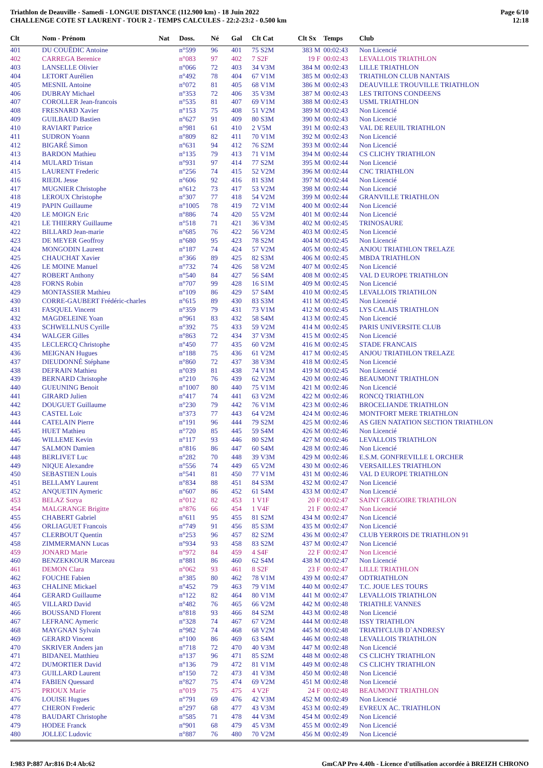Triathlon de Deauville - Samedi - LONGUE DISTANCE (112.900 km) - 18 Juin 2022
CHALLENGE COTE ST LAURENT - TOUR 2 - TEMPS CALCULES - 22:2-23:2 - 0.500 km
Page 6/10
12:18
| Clt | Nom - Prénom | Nat | Doss. | Né | Gal | Clt Cat | Clt Sx | Temps | Club |
| --- | --- | --- | --- | --- | --- | --- | --- | --- | --- |
| 401 | DU COUËDIC Antoine | | n°599 | 96 | 401 | 75 S2M | 383 M | 00:02:43 | Non Licencié |
| 402 | CARREGA Berenice | | n°083 | 97 | 402 | 7 S2F | 19 F | 00:02:43 | LEVALLOIS TRIATHLON |
| 403 | LANSELLE Olivier | | n°066 | 72 | 403 | 34 V3M | 384 M | 00:02:43 | LILLE TRIATHLON |
| 404 | LETORT Aurélien | | n°492 | 78 | 404 | 67 V1M | 385 M | 00:02:43 | TRIATHLON CLUB NANTAIS |
| 405 | MESNIL Antoine | | n°072 | 81 | 405 | 68 V1M | 386 M | 00:02:43 | DEAUVILLE TROUVILLE TRIATHLON |
| 406 | DUBRAY Michael | | n°353 | 72 | 406 | 35 V3M | 387 M | 00:02:43 | LES TRITONS CONDEENS |
| 407 | COROLLER Jean-francois | | n°535 | 81 | 407 | 69 V1M | 388 M | 00:02:43 | USML TRIATHLON |
| 408 | FRESNARD Xavier | | n°153 | 75 | 408 | 51 V2M | 389 M | 00:02:43 | Non Licencié |
| 409 | GUILBAUD Bastien | | n°627 | 91 | 409 | 80 S3M | 390 M | 00:02:43 | Non Licencié |
| 410 | RAVIART Patrice | | n°981 | 61 | 410 | 2 V5M | 391 M | 00:02:43 | VAL DE REUIL TRIATHLON |
| 411 | SUDRON Yoann | | n°809 | 82 | 411 | 70 V1M | 392 M | 00:02:43 | Non Licencié |
| 412 | BIGARÉ Simon | | n°631 | 94 | 412 | 76 S2M | 393 M | 00:02:44 | Non Licencié |
| 413 | BARDON Mathieu | | n°135 | 79 | 413 | 71 V1M | 394 M | 00:02:44 | CS CLICHY TRIATHLON |
| 414 | MULARD Tristan | | n°931 | 97 | 414 | 77 S2M | 395 M | 00:02:44 | Non Licencié |
| 415 | LAURENT Frederic | | n°256 | 74 | 415 | 52 V2M | 396 M | 00:02:44 | CNC TRIATHLON |
| 416 | RIEDL Jesse | | n°606 | 92 | 416 | 81 S3M | 397 M | 00:02:44 | Non Licencié |
| 417 | MUGNIER Christophe | | n°612 | 73 | 417 | 53 V2M | 398 M | 00:02:44 | Non Licencié |
| 418 | LEROUX Christophe | | n°307 | 77 | 418 | 54 V2M | 399 M | 00:02:44 | GRANVILLE TRIATHLON |
| 419 | PAPIN Guillaume | | n°1005 | 78 | 419 | 72 V1M | 400 M | 00:02:44 | Non Licencié |
| 420 | LE MOIGN Eric | | n°886 | 74 | 420 | 55 V2M | 401 M | 00:02:44 | Non Licencié |
| 421 | LE THIERRY Guillaume | | n°518 | 71 | 421 | 36 V3M | 402 M | 00:02:45 | TRINOSAURE |
| 422 | BILLARD Jean-marie | | n°685 | 76 | 422 | 56 V2M | 403 M | 00:02:45 | Non Licencié |
| 423 | DE MEYER Geoffroy | | n°680 | 95 | 423 | 78 S2M | 404 M | 00:02:45 | Non Licencié |
| 424 | MONGODIN Laurent | | n°187 | 74 | 424 | 57 V2M | 405 M | 00:02:45 | ANJOU TRIATHLON TRELAZE |
| 425 | CHAUCHAT Xavier | | n°366 | 89 | 425 | 82 S3M | 406 M | 00:02:45 | MBDA TRIATHLON |
| 426 | LE MOINE Manuel | | n°732 | 74 | 426 | 58 V2M | 407 M | 00:02:45 | Non Licencié |
| 427 | ROBERT Anthony | | n°540 | 84 | 427 | 56 S4M | 408 M | 00:02:45 | VAL D EUROPE TRIATHLON |
| 428 | FORNS Robin | | n°707 | 99 | 428 | 16 S1M | 409 M | 00:02:45 | Non Licencié |
| 429 | MONTASSIER Mathieu | | n°109 | 86 | 429 | 57 S4M | 410 M | 00:02:45 | LEVALLOIS TRIATHLON |
| 430 | CORRE-GAUBERT Frédéric-charles | | n°615 | 89 | 430 | 83 S3M | 411 M | 00:02:45 | Non Licencié |
| 431 | FASQUEL Vincent | | n°359 | 79 | 431 | 73 V1M | 412 M | 00:02:45 | LYS CALAIS TRIATHLON |
| 432 | MAGDELEINE Yoan | | n°961 | 83 | 432 | 58 S4M | 413 M | 00:02:45 | Non Licencié |
| 433 | SCHWELLNUS Cyrille | | n°392 | 75 | 433 | 59 V2M | 414 M | 00:02:45 | PARIS UNIVERSITE CLUB |
| 434 | WALGER Gilles | | n°863 | 72 | 434 | 37 V3M | 415 M | 00:02:45 | Non Licencié |
| 435 | LECLERCQ Christophe | | n°450 | 77 | 435 | 60 V2M | 416 M | 00:02:45 | STADE FRANCAIS |
| 436 | MEIGNAN Hugues | | n°188 | 75 | 436 | 61 V2M | 417 M | 00:02:45 | ANJOU TRIATHLON TRELAZE |
| 437 | DIEUDONNÉ Stéphane | | n°860 | 72 | 437 | 38 V3M | 418 M | 00:02:45 | Non Licencié |
| 438 | DEFRAIN Mathieu | | n°039 | 81 | 438 | 74 V1M | 419 M | 00:02:45 | Non Licencié |
| 439 | BERNARD Christophe | | n°210 | 76 | 439 | 62 V2M | 420 M | 00:02:46 | BEAUMONT TRIATHLON |
| 440 | GUEUNING Benoit | | n°1007 | 80 | 440 | 75 V1M | 421 M | 00:02:46 | Non Licencié |
| 441 | GIRARD Julien | | n°417 | 74 | 441 | 63 V2M | 422 M | 00:02:46 | RONCQ TRIATHLON |
| 442 | DOUGUET Guillaume | | n°230 | 79 | 442 | 76 V1M | 423 M | 00:02:46 | BROCELIANDE TRIATHLON |
| 443 | CASTEL Loïc | | n°373 | 77 | 443 | 64 V2M | 424 M | 00:02:46 | MONTFORT MERE TRIATHLON |
| 444 | CATELAIN Pierre | | n°191 | 96 | 444 | 79 S2M | 425 M | 00:02:46 | AS GIEN NATATION SECTION TRIATHLON |
| 445 | HUET Mathieu | | n°720 | 85 | 445 | 59 S4M | 426 M | 00:02:46 | Non Licencié |
| 446 | WILLEME Kevin | | n°117 | 93 | 446 | 80 S2M | 427 M | 00:02:46 | LEVALLOIS TRIATHLON |
| 447 | SALMON Damien | | n°816 | 86 | 447 | 60 S4M | 428 M | 00:02:46 | Non Licencié |
| 448 | BERLIVET Luc | | n°282 | 70 | 448 | 39 V3M | 429 M | 00:02:46 | E.S.M. GONFREVILLE L ORCHER |
| 449 | NIQUE Alexandre | | n°556 | 74 | 449 | 65 V2M | 430 M | 00:02:46 | VERSAILLES TRIATHLON |
| 450 | SEBASTIEN Louis | | n°541 | 81 | 450 | 77 V1M | 431 M | 00:02:46 | VAL D EUROPE TRIATHLON |
| 451 | BELLAMY Laurent | | n°834 | 88 | 451 | 84 S3M | 432 M | 00:02:47 | Non Licencié |
| 452 | ANQUETIN Aymeric | | n°607 | 86 | 452 | 61 S4M | 433 M | 00:02:47 | Non Licencié |
| 453 | BELAZ Sorya | | n°012 | 82 | 453 | 1 V1F | 20 F | 00:02:47 | SAINT GREGOIRE TRIATHLON |
| 454 | MALGRANGE Brigitte | | n°876 | 66 | 454 | 1 V4F | 21 F | 00:02:47 | Non Licencié |
| 455 | CHABERT Gabriel | | n°611 | 95 | 455 | 81 S2M | 434 M | 00:02:47 | Non Licencié |
| 456 | ORLIAGUET Francois | | n°749 | 91 | 456 | 85 S3M | 435 M | 00:02:47 | Non Licencié |
| 457 | CLERBOUT Quentin | | n°253 | 96 | 457 | 82 S2M | 436 M | 00:02:47 | CLUB YERROIS DE TRIATHLON 91 |
| 458 | ZIMMERMANN Lucas | | n°934 | 93 | 458 | 83 S2M | 437 M | 00:02:47 | Non Licencié |
| 459 | JONARD Marie | | n°972 | 84 | 459 | 4 S4F | 22 F | 00:02:47 | Non Licencié |
| 460 | BENZEKKOUR Marceau | | n°881 | 86 | 460 | 62 S4M | 438 M | 00:02:47 | Non Licencié |
| 461 | DEMON Clara | | n°062 | 93 | 461 | 8 S2F | 23 F | 00:02:47 | LILLE TRIATHLON |
| 462 | FOUCHE Fabien | | n°385 | 80 | 462 | 78 V1M | 439 M | 00:02:47 | ODTRIATHLON |
| 463 | CHALINE Mickael | | n°452 | 79 | 463 | 79 V1M | 440 M | 00:02:47 | T.C. JOUE LES TOURS |
| 464 | GERARD Guillaume | | n°122 | 82 | 464 | 80 V1M | 441 M | 00:02:47 | LEVALLOIS TRIATHLON |
| 465 | VILLARD David | | n°482 | 76 | 465 | 66 V2M | 442 M | 00:02:48 | TRIATHLE VANNES |
| 466 | BOUSSAND Florent | | n°818 | 93 | 466 | 84 S2M | 443 M | 00:02:48 | Non Licencié |
| 467 | LEFRANC Aymeric | | n°328 | 74 | 467 | 67 V2M | 444 M | 00:02:48 | ISSY TRIATHLON |
| 468 | MAYGNAN Sylvain | | n°982 | 74 | 468 | 68 V2M | 445 M | 00:02:48 | TRIATH'CLUB D`ANDRESY |
| 469 | GERARD Vincent | | n°100 | 86 | 469 | 63 S4M | 446 M | 00:02:48 | LEVALLOIS TRIATHLON |
| 470 | SKRIVER Anders jan | | n°718 | 72 | 470 | 40 V3M | 447 M | 00:02:48 | Non Licencié |
| 471 | BIDANEL Matthieu | | n°137 | 96 | 471 | 85 S2M | 448 M | 00:02:48 | CS CLICHY TRIATHLON |
| 472 | DUMORTIER David | | n°136 | 79 | 472 | 81 V1M | 449 M | 00:02:48 | CS CLICHY TRIATHLON |
| 473 | GUILLARD Laurent | | n°150 | 72 | 473 | 41 V3M | 450 M | 00:02:48 | Non Licencié |
| 474 | FABIEN Quessard | | n°827 | 75 | 474 | 69 V2M | 451 M | 00:02:48 | Non Licencié |
| 475 | PRIOUX Marie | | n°019 | 75 | 475 | 4 V2F | 24 F | 00:02:48 | BEAUMONT TRIATHLON |
| 476 | LOUISE Hugues | | n°791 | 69 | 476 | 42 V3M | 452 M | 00:02:49 | Non Licencié |
| 477 | CHERON Frederic | | n°297 | 68 | 477 | 43 V3M | 453 M | 00:02:49 | EVREUX AC. TRIATHLON |
| 478 | BAUDART Christophe | | n°585 | 71 | 478 | 44 V3M | 454 M | 00:02:49 | Non Licencié |
| 479 | HODEE Franck | | n°901 | 68 | 479 | 45 V3M | 455 M | 00:02:49 | Non Licencié |
| 480 | JOLLEC Ludovic | | n°887 | 76 | 480 | 70 V2M | 456 M | 00:02:49 | Non Licencié |
I:983 P:887 Ar:816 D:4 Ab:62 GmCAP Pro 4.40h - Licence d'utilisation accordée à BREIZH CHRONO